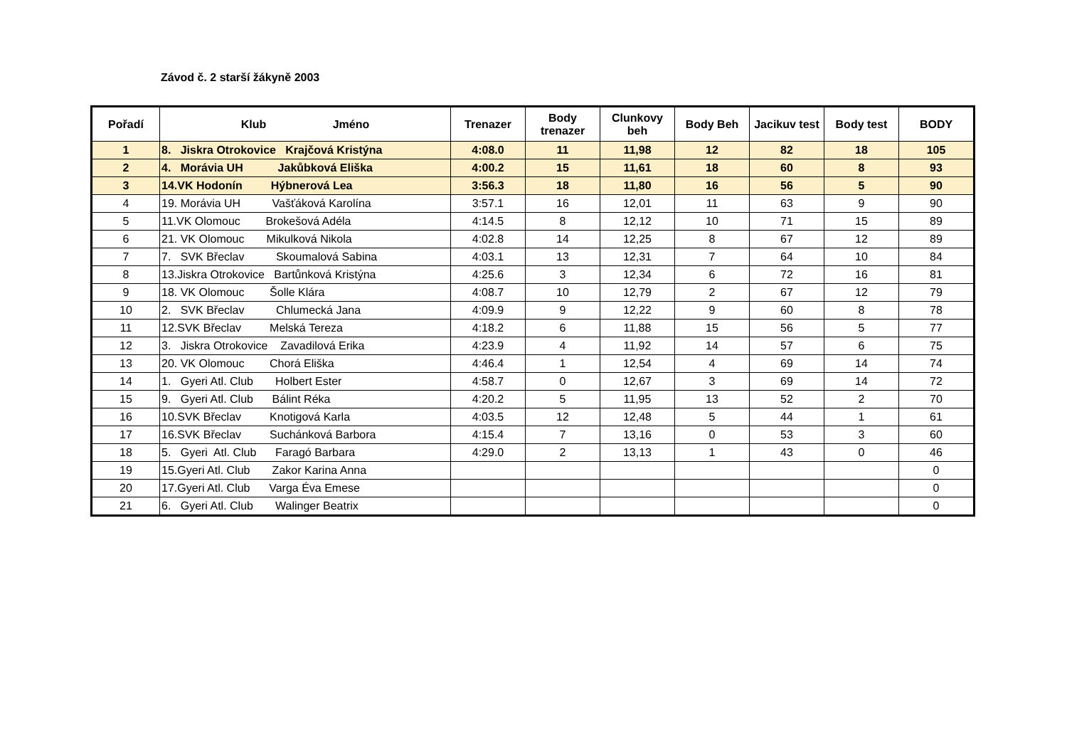Závod č. 2 starší žákyně 2003
| Pořadí | Klub Jméno | Trenazer | Body trenazer | Clunkovy beh | Body Beh | Jacikuv test | Body test | BODY |
| --- | --- | --- | --- | --- | --- | --- | --- | --- |
| 1 | 8. Jiskra Otrokovice Krajčová Kristýna | 4:08.0 | 11 | 11,98 | 12 | 82 | 18 | 105 |
| 2 | 4. Morávia UH Jakůbková Eliška | 4:00.2 | 15 | 11,61 | 18 | 60 | 8 | 93 |
| 3 | 14.VK Hodonín Hýbnerová Lea | 3:56.3 | 18 | 11,80 | 16 | 56 | 5 | 90 |
| 4 | 19. Morávia UH Vašťáková Karolína | 3:57.1 | 16 | 12,01 | 11 | 63 | 9 | 90 |
| 5 | 11.VK Olomouc Brokešová Adéla | 4:14.5 | 8 | 12,12 | 10 | 71 | 15 | 89 |
| 6 | 21. VK Olomouc Mikulková Nikola | 4:02.8 | 14 | 12,25 | 8 | 67 | 12 | 89 |
| 7 | 7. SVK Břeclav Skoumalová Sabina | 4:03.1 | 13 | 12,31 | 7 | 64 | 10 | 84 |
| 8 | 13.Jiskra Otrokovice Bartůnková Kristýna | 4:25.6 | 3 | 12,34 | 6 | 72 | 16 | 81 |
| 9 | 18. VK Olomouc Šolle Klára | 4:08.7 | 10 | 12,79 | 2 | 67 | 12 | 79 |
| 10 | 2. SVK Břeclav Chlumecká Jana | 4:09.9 | 9 | 12,22 | 9 | 60 | 8 | 78 |
| 11 | 12.SVK Břeclav Melská Tereza | 4:18.2 | 6 | 11,88 | 15 | 56 | 5 | 77 |
| 12 | 3. Jiskra Otrokovice Zavadilová Erika | 4:23.9 | 4 | 11,92 | 14 | 57 | 6 | 75 |
| 13 | 20. VK Olomouc Chorá Eliška | 4:46.4 | 1 | 12,54 | 4 | 69 | 14 | 74 |
| 14 | 1. Gyeri Atl. Club Holbert Ester | 4:58.7 | 0 | 12,67 | 3 | 69 | 14 | 72 |
| 15 | 9. Gyeri Atl. Club Bálint Réka | 4:20.2 | 5 | 11,95 | 13 | 52 | 2 | 70 |
| 16 | 10.SVK Břeclav Knotigová Karla | 4:03.5 | 12 | 12,48 | 5 | 44 | 1 | 61 |
| 17 | 16.SVK Břeclav Suchánková Barbora | 4:15.4 | 7 | 13,16 | 0 | 53 | 3 | 60 |
| 18 | 5. Gyeri Atl. Club Faragó Barbara | 4:29.0 | 2 | 13,13 | 1 | 43 | 0 | 46 |
| 19 | 15.Gyeri Atl. Club Zakor Karina Anna | | | | | | | 0 |
| 20 | 17.Gyeri Atl. Club Varga Éva Emese | | | | | | | 0 |
| 21 | 6. Gyeri Atl. Club Walinger Beatrix | | | | | | | 0 |